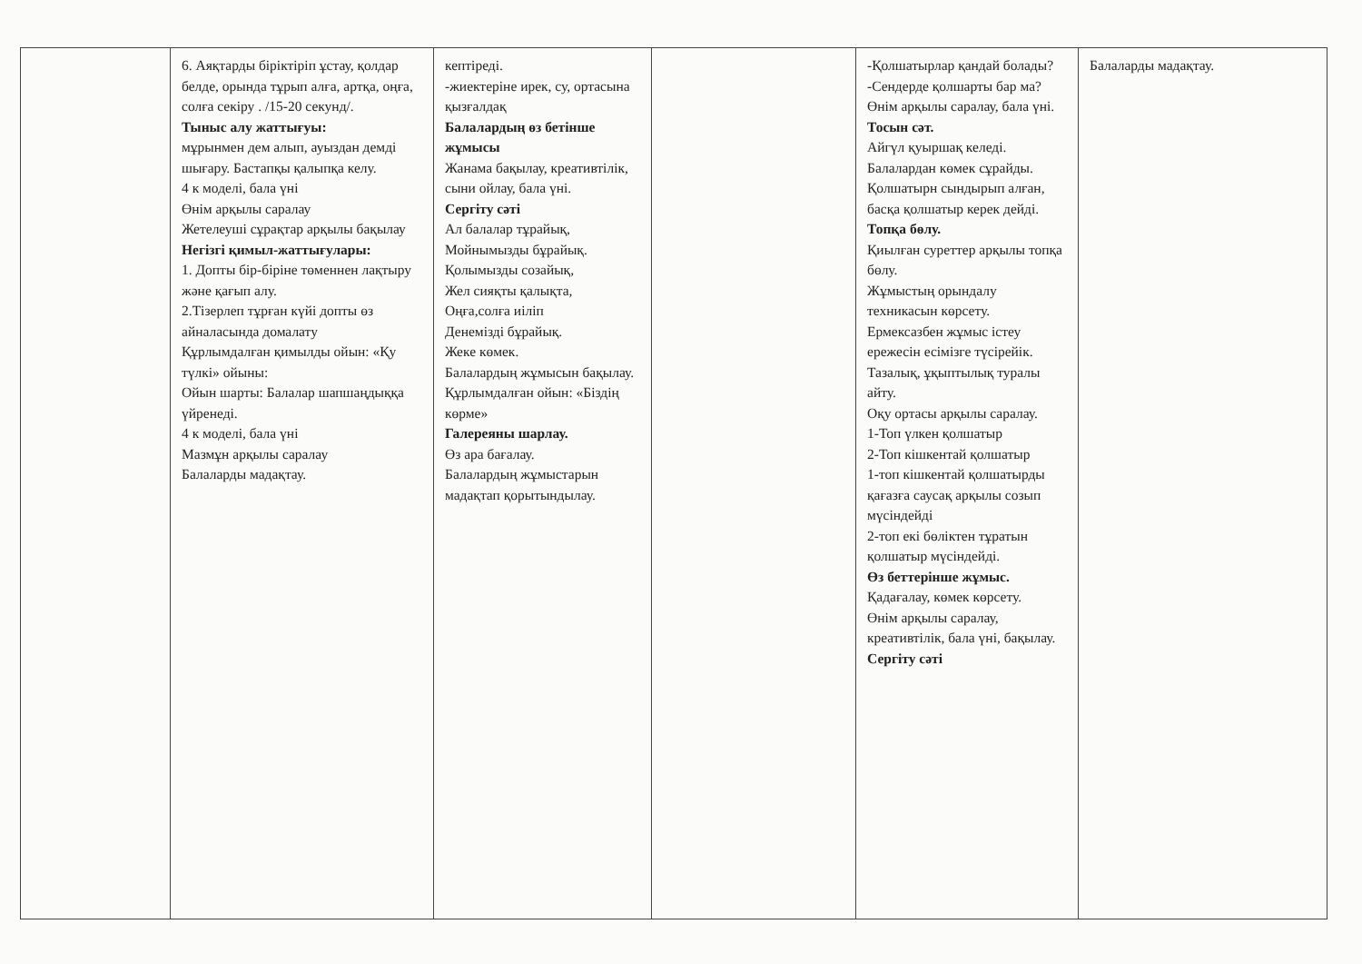| | 6. Аяқтарды біріктіріп ұстау, қолдар белде, орында тұрып алға, артқа, оңға, солға секіру . /15-20 секунд/. Тыныс алу жаттығуы: мұрынмен дем алып, ауыздан демді шығару. Бастапқы қалыпқа келу. 4 к моделі, бала үні Өнім арқылы саралау Жетелеуші сұрақтар арқылы бақылау Негізгі қимыл-жаттығулары: 1. Допты бір-біріне төменнен лақтыру және қағып алу. 2.Тізерлеп тұрған күйі допты өз айналасында домалату Құрлымдалған қимылды ойын: «Қу түлкі» ойыны: Ойын шарты: Балалар шапшаңдыққа үйренеді. 4 к моделі, бала үні Мазмұн арқылы саралау Балаларды мадақтау. | кептіреді. -жиектеріне ирек, су, ортасына қызғалдақ Балалардың өз бетінше жұмысы Жанама бақылау, креативтілік, сыни ойлау, бала үні. Сергіту сәті Ал балалар тұрайық, Мойнымызды бұрайық. Қолымызды созайық, Жел сияқты қалықта, Оңға,солға иіліп Денемізді бұрайық. Жеке көмек. Балалардың жұмысын бақылау. Құрлымдалған ойын: «Біздің көрме» Галереяны шарлау. Өз ара бағалау. Балалардың жұмыстарын мадақтап қорытындылау. | | -Қолшатырлар қандай болады? -Сендерде қолшарты бар ма? Өнім арқылы саралау, бала үні. Тосын сәт. Айгүл қуыршақ келеді. Балалардан көмек сұрайды. Қолшатырн сындырып алған, басқа қолшатыр керек дейді. Топқа бөлу. Қиылған суреттер арқылы топқа бөлу. Жұмыстың орындалу техникасын көрсету. Ермексазбен жұмыс істеу ережесін есімізге түсірейік. Тазалық, ұқыптылық туралы айту. Оқу ортасы арқылы саралау. 1-Топ үлкен қолшатыр 2-Топ кішкентай қолшатыр 1-топ кішкентай қолшатырды қағазға саусақ арқылы созып мүсіндейді 2-топ екі бөліктен тұратын қолшатыр мүсіндейді. Өз беттерінше жұмыс. Қадағалау, көмек көрсету. Өнім арқылы саралау, креативтілік, бала үні, бақылау. Сергіту сәті | Балаларды мадақтау. |